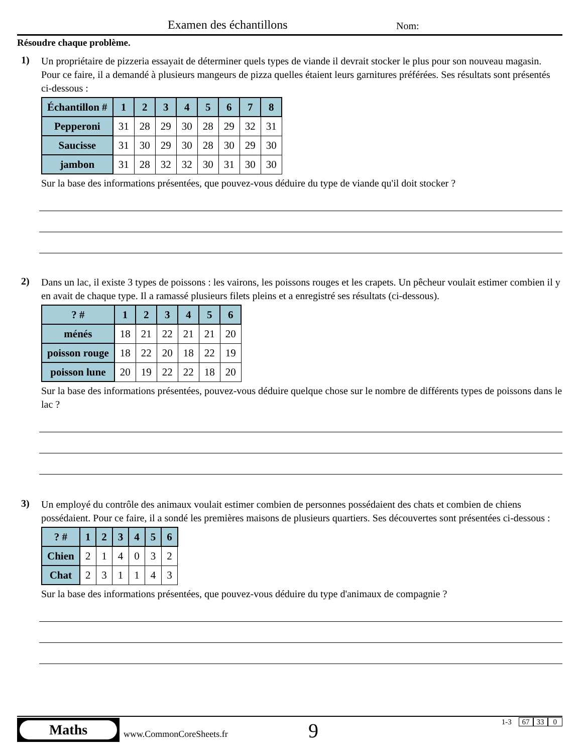Examen des échantillons Nom:
Résoudre chaque problème.
1)
Un propriétaire de pizzeria essayait de déterminer quels types de viande il devrait stocker le plus pour son nouveau magasin. Pour ce faire, il a demandé à plusieurs mangeurs de pizza quelles étaient leurs garnitures préférées. Ses résultats sont présentés ci-dessous :
| Échantillon # | 1 | 2 | 3 | 4 | 5 | 6 | 7 | 8 |
| --- | --- | --- | --- | --- | --- | --- | --- | --- |
| Pepperoni | 31 | 28 | 29 | 30 | 28 | 29 | 32 | 31 |
| Saucisse | 31 | 30 | 29 | 30 | 28 | 30 | 29 | 30 |
| jambon | 31 | 28 | 32 | 32 | 30 | 31 | 30 | 30 |
Sur la base des informations présentées, que pouvez-vous déduire du type de viande qu'il doit stocker ?
2)
Dans un lac, il existe 3 types de poissons : les vairons, les poissons rouges et les crapets. Un pêcheur voulait estimer combien il y en avait de chaque type. Il a ramassé plusieurs filets pleins et a enregistré ses résultats (ci-dessous).
| ? # | 1 | 2 | 3 | 4 | 5 | 6 |
| --- | --- | --- | --- | --- | --- | --- |
| ménés | 18 | 21 | 22 | 21 | 21 | 20 |
| poisson rouge | 18 | 22 | 20 | 18 | 22 | 19 |
| poisson lune | 20 | 19 | 22 | 22 | 18 | 20 |
Sur la base des informations présentées, pouvez-vous déduire quelque chose sur le nombre de différents types de poissons dans le lac ?
3)
Un employé du contrôle des animaux voulait estimer combien de personnes possédaient des chats et combien de chiens possédaient. Pour ce faire, il a sondé les premières maisons de plusieurs quartiers. Ses découvertes sont présentées ci-dessous :
| ? # | 1 | 2 | 3 | 4 | 5 | 6 |
| --- | --- | --- | --- | --- | --- | --- |
| Chien | 2 | 1 | 4 | 0 | 3 | 2 |
| Chat | 2 | 3 | 1 | 1 | 4 | 3 |
Sur la base des informations présentées, que pouvez-vous déduire du type d'animaux de compagnie ?
Maths
www.CommonCoreSheets.fr 9 1-3 67 33 0